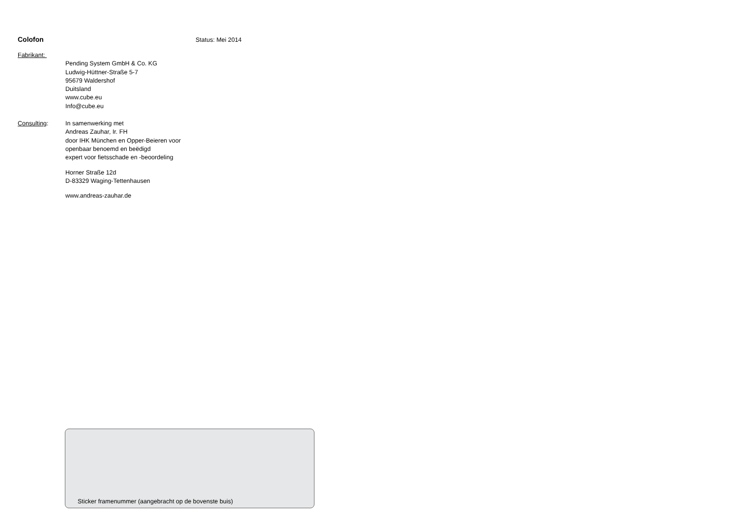Colofon Status: Mei 2014
Fabrikant:
Pending System GmbH & Co. KG
Ludwig-Hüttner-Straße 5-7
95679 Waldershof
Duitsland
www.cube.eu
Info@cube.eu
Consulting: In samenwerking met
Andreas Zauhar, Ir. FH
door IHK München en Opper-Beieren voor
openbaar benoemd en beëdigd
expert voor fietsschade en -beoordeling
Horner Straße 12d
D-83329 Waging-Tettenhausen
www.andreas-zauhar.de
Sticker framenummer (aangebracht op de bovenste buis)